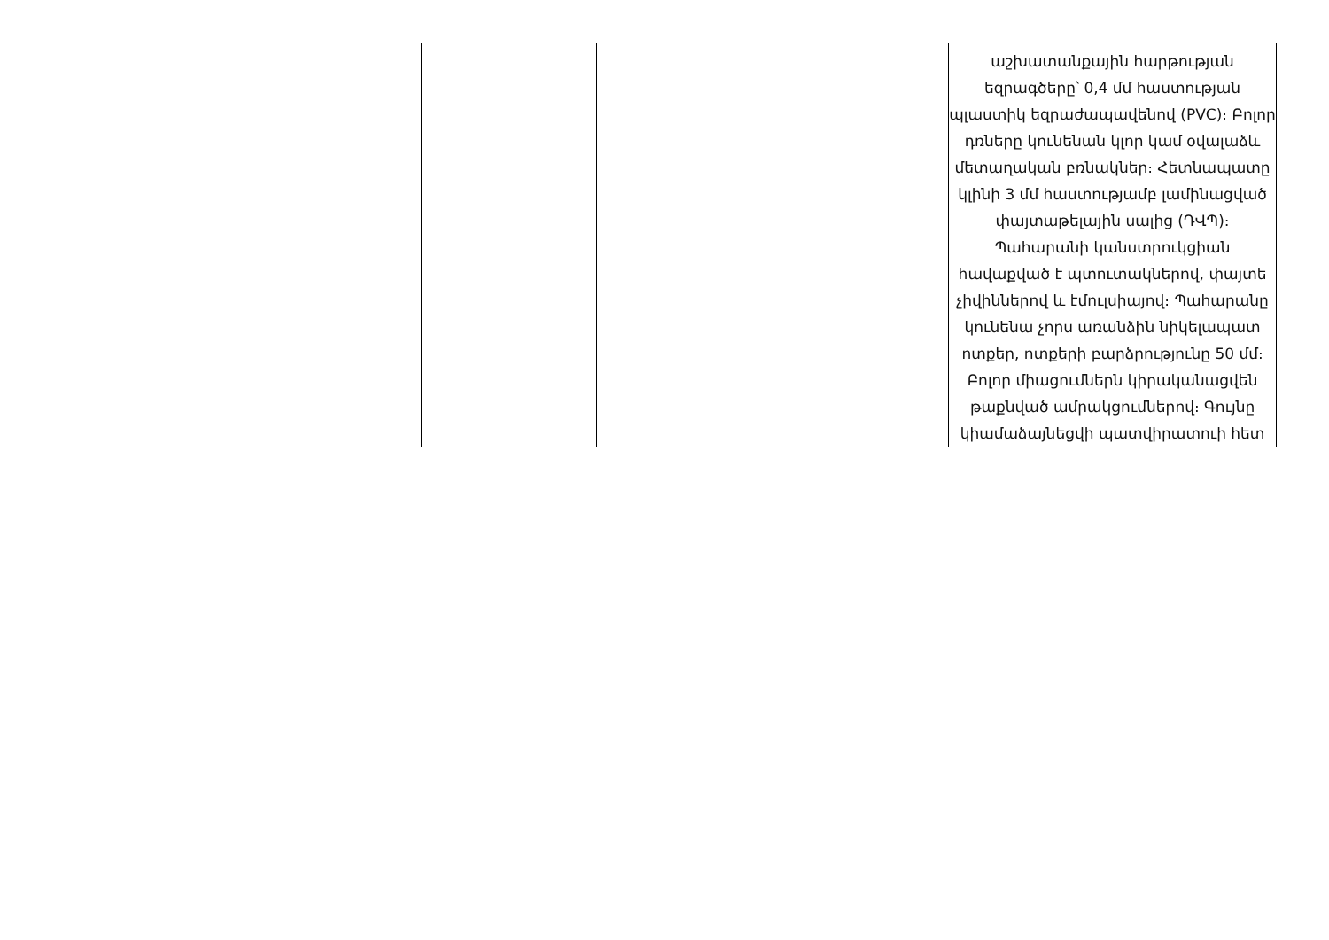| | | | | | աշխատանքային հարթության եզրագծերը՝ 0,4 մմ հաստության պլաստիկ եզրաժապավենով (PVC)։ Բոլոր դռները կունենան կլոր կամ օվալաձև մետաղական բռնակներ։ Հետնապատը կլինի 3 մմ հաստությամբ լամինացված փայտաթելային սալից (ԴՎՊ)։ Պահարանի կանստրուկցիան հավաքված է պտուտակներով, փայտե չիվիններով և էմուլսիայով։ Պահարանը կունենա չորս առանձին նիկելապատ ոտքեր, ոտքերի բարձրությունը 50 մմ։ Բոլոր միացումներն կիրականացվեն թաքնված ամրակցումներով։ Գույնը կիամաձայնեցվի պատվիրատուի հետ |